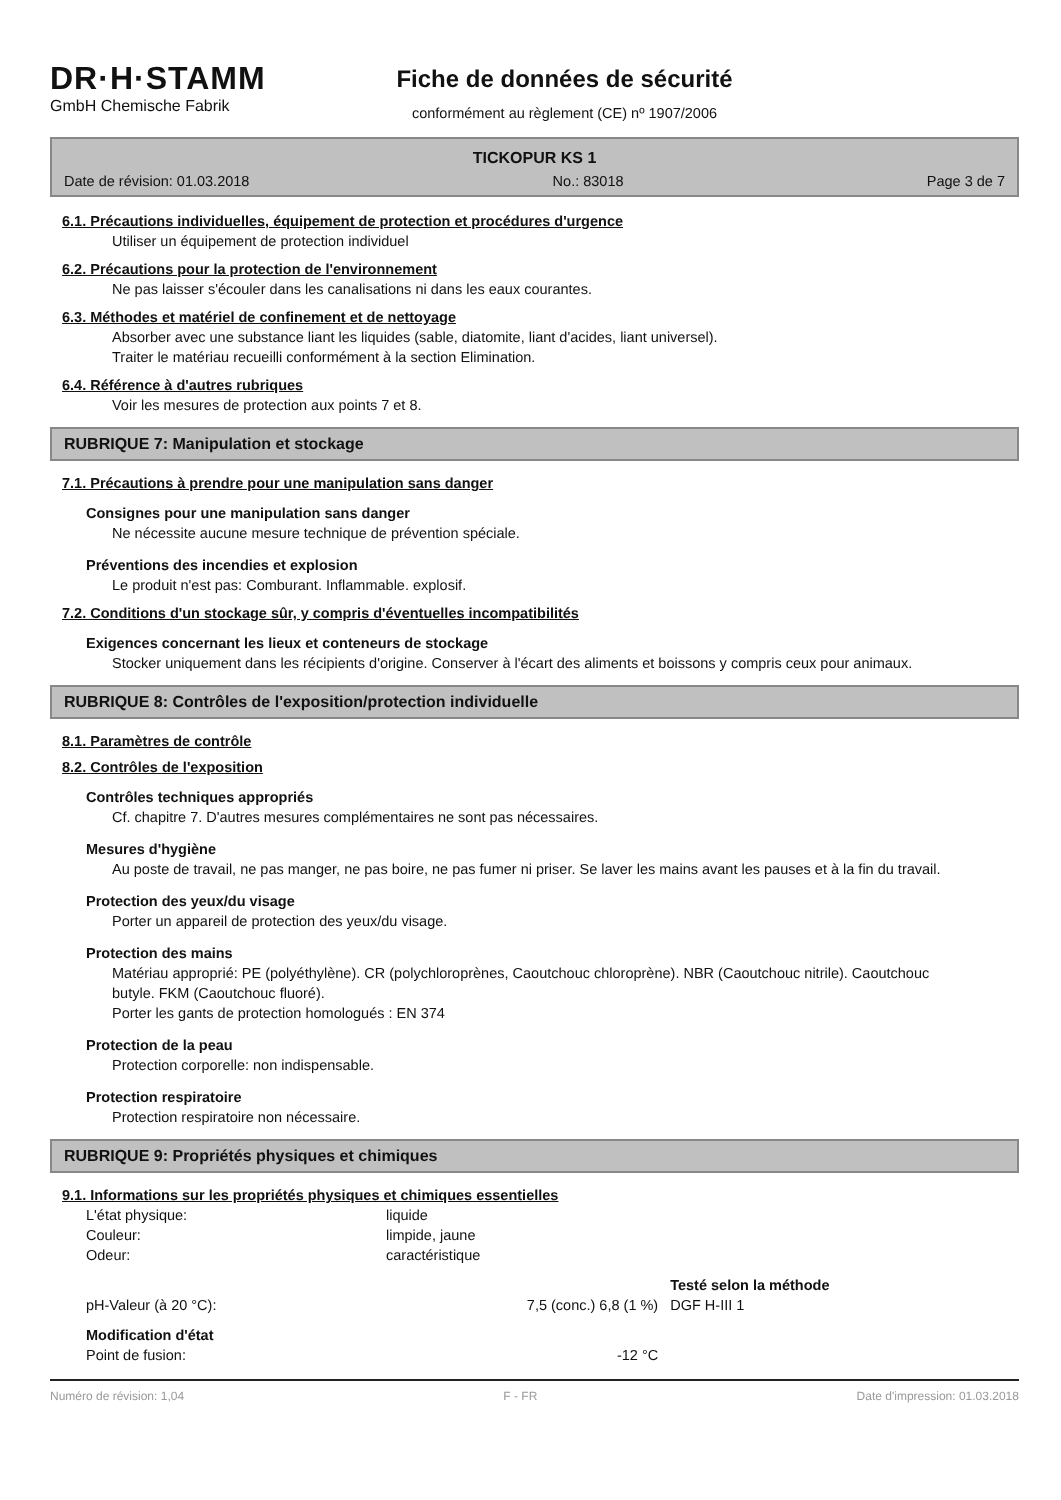DR·H·STAMM
GmbH Chemische Fabrik
Fiche de données de sécurité
conformément au règlement (CE) nº 1907/2006
TICKOPUR KS 1
Date de révision: 01.03.2018 No.: 83018 Page 3 de 7
6.1. Précautions individuelles, équipement de protection et procédures d'urgence
Utiliser un équipement de protection individuel
6.2. Précautions pour la protection de l'environnement
Ne pas laisser s'écouler dans les canalisations ni dans les eaux courantes.
6.3. Méthodes et matériel de confinement et de nettoyage
Absorber avec une substance liant les liquides (sable, diatomite, liant d'acides, liant universel).
Traiter le matériau recueilli conformément à la section Elimination.
6.4. Référence à d'autres rubriques
Voir les mesures de protection aux points 7 et 8.
RUBRIQUE 7: Manipulation et stockage
7.1. Précautions à prendre pour une manipulation sans danger
Consignes pour une manipulation sans danger
Ne nécessite aucune mesure technique de prévention spéciale.
Préventions des incendies et explosion
Le produit n'est pas: Comburant. Inflammable. explosif.
7.2. Conditions d'un stockage sûr, y compris d'éventuelles incompatibilités
Exigences concernant les lieux et conteneurs de stockage
Stocker uniquement dans les récipients d'origine. Conserver à l'écart des aliments et boissons y compris ceux pour animaux.
RUBRIQUE 8: Contrôles de l'exposition/protection individuelle
8.1. Paramètres de contrôle
8.2. Contrôles de l'exposition
Contrôles techniques appropriés
Cf. chapitre 7. D'autres mesures complémentaires ne sont pas nécessaires.
Mesures d'hygiène
Au poste de travail, ne pas manger, ne pas boire, ne pas fumer ni priser. Se laver les mains avant les pauses et à la fin du travail.
Protection des yeux/du visage
Porter un appareil de protection des yeux/du visage.
Protection des mains
Matériau approprié: PE (polyéthylène). CR (polychloroprènes, Caoutchouc chloroprène). NBR (Caoutchouc nitrile). Caoutchouc butyle. FKM (Caoutchouc fluoré).
Porter les gants de protection homologués : EN 374
Protection de la peau
Protection corporelle: non indispensable.
Protection respiratoire
Protection respiratoire non nécessaire.
RUBRIQUE 9: Propriétés physiques et chimiques
9.1. Informations sur les propriétés physiques et chimiques essentielles
| L'état physique: | liquide | |
| Couleur: | limpide, jaune | |
| Odeur: | caractéristique | |
| | | Testé selon la méthode |
| pH-Valeur (à 20 °C): | 7,5 (conc.) 6,8 (1 %) | DGF H-III 1 |
| Modification d'état | | |
| Point de fusion: | -12 °C | |
Numéro de révision: 1,04 F - FR Date d'impression: 01.03.2018